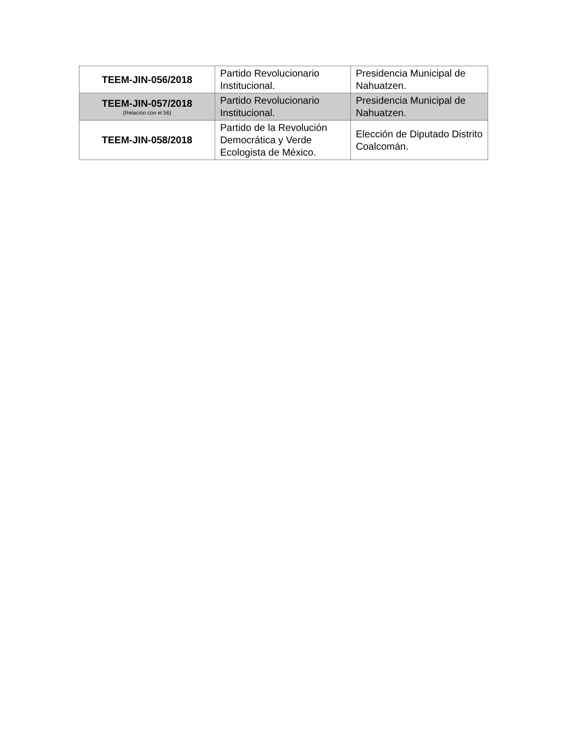| TEEM-JIN-056/2018 | Partido Revolucionario Institucional. | Presidencia Municipal de Nahuatzen. |
| TEEM-JIN-057/2018 (Relación con el 56) | Partido Revolucionario Institucional. | Presidencia Municipal de Nahuatzen. |
| TEEM-JIN-058/2018 | Partido de la Revolución Democrática y Verde Ecologista de México. | Elección de Diputado Distrito Coalcomán. |